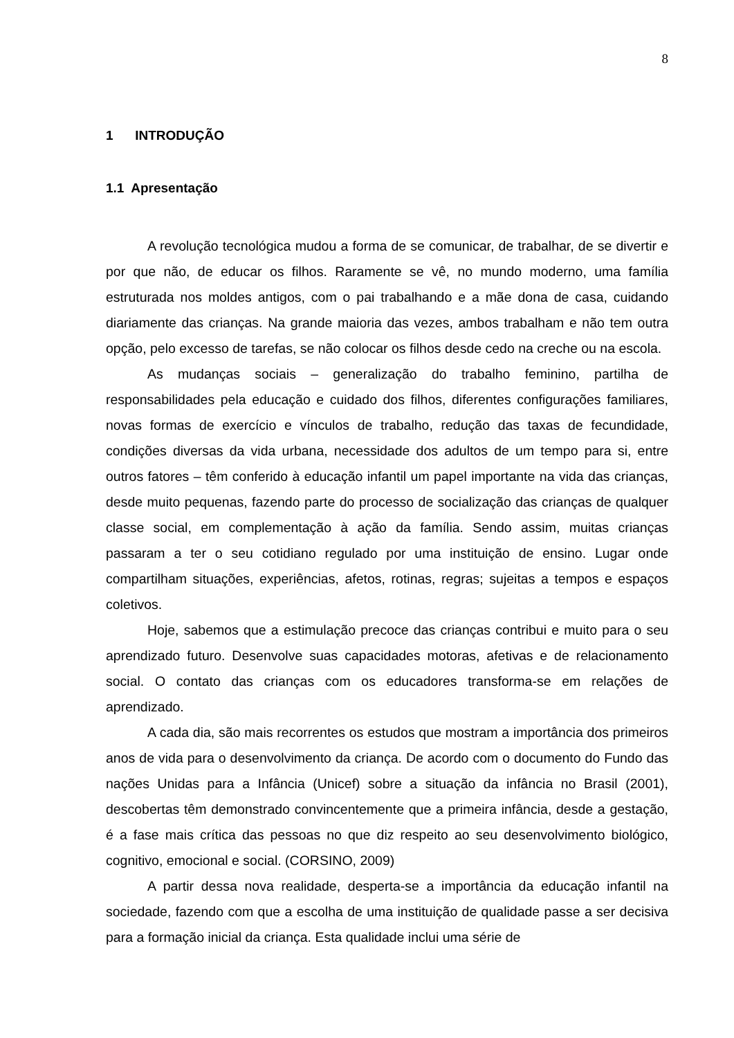8
1 INTRODUÇÃO
1.1 Apresentação
A revolução tecnológica mudou a forma de se comunicar, de trabalhar, de se divertir e por que não, de educar os filhos. Raramente se vê, no mundo moderno, uma família estruturada nos moldes antigos, com o pai trabalhando e a mãe dona de casa, cuidando diariamente das crianças. Na grande maioria das vezes, ambos trabalham e não tem outra opção, pelo excesso de tarefas, se não colocar os filhos desde cedo na creche ou na escola.
As mudanças sociais – generalização do trabalho feminino, partilha de responsabilidades pela educação e cuidado dos filhos, diferentes configurações familiares, novas formas de exercício e vínculos de trabalho, redução das taxas de fecundidade, condições diversas da vida urbana, necessidade dos adultos de um tempo para si, entre outros fatores – têm conferido à educação infantil um papel importante na vida das crianças, desde muito pequenas, fazendo parte do processo de socialização das crianças de qualquer classe social, em complementação à ação da família. Sendo assim, muitas crianças passaram a ter o seu cotidiano regulado por uma instituição de ensino. Lugar onde compartilham situações, experiências, afetos, rotinas, regras; sujeitas a tempos e espaços coletivos.
Hoje, sabemos que a estimulação precoce das crianças contribui e muito para o seu aprendizado futuro. Desenvolve suas capacidades motoras, afetivas e de relacionamento social. O contato das crianças com os educadores transforma-se em relações de aprendizado.
A cada dia, são mais recorrentes os estudos que mostram a importância dos primeiros anos de vida para o desenvolvimento da criança. De acordo com o documento do Fundo das nações Unidas para a Infância (Unicef) sobre a situação da infância no Brasil (2001), descobertas têm demonstrado convincentemente que a primeira infância, desde a gestação, é a fase mais crítica das pessoas no que diz respeito ao seu desenvolvimento biológico, cognitivo, emocional e social. (CORSINO, 2009)
A partir dessa nova realidade, desperta-se a importância da educação infantil na sociedade, fazendo com que a escolha de uma instituição de qualidade passe a ser decisiva para a formação inicial da criança. Esta qualidade inclui uma série de